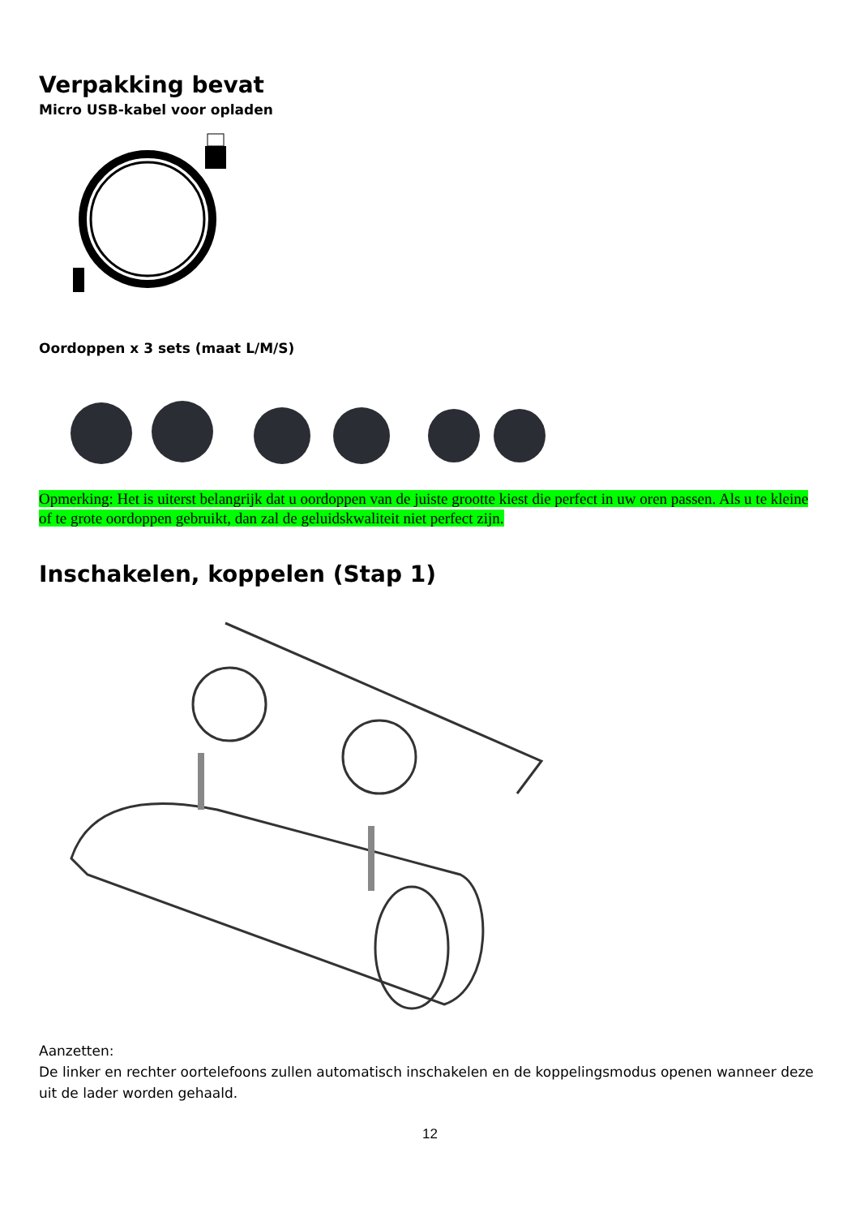Verpakking bevat
Micro USB-kabel voor opladen
Oordoppen x 3 sets (maat L/M/S)
Opmerking: Het is uiterst belangrijk dat u oordoppen van de juiste grootte kiest die perfect in uw oren passen. Als u te kleine of te grote oordoppen gebruikt, dan zal de geluidskwaliteit niet perfect zijn.
Inschakelen, koppelen (Stap 1)
Aanzetten:
De linker en rechter oortelefoons zullen automatisch inschakelen en de koppelingsmodus openen wanneer deze uit de lader worden gehaald.
12